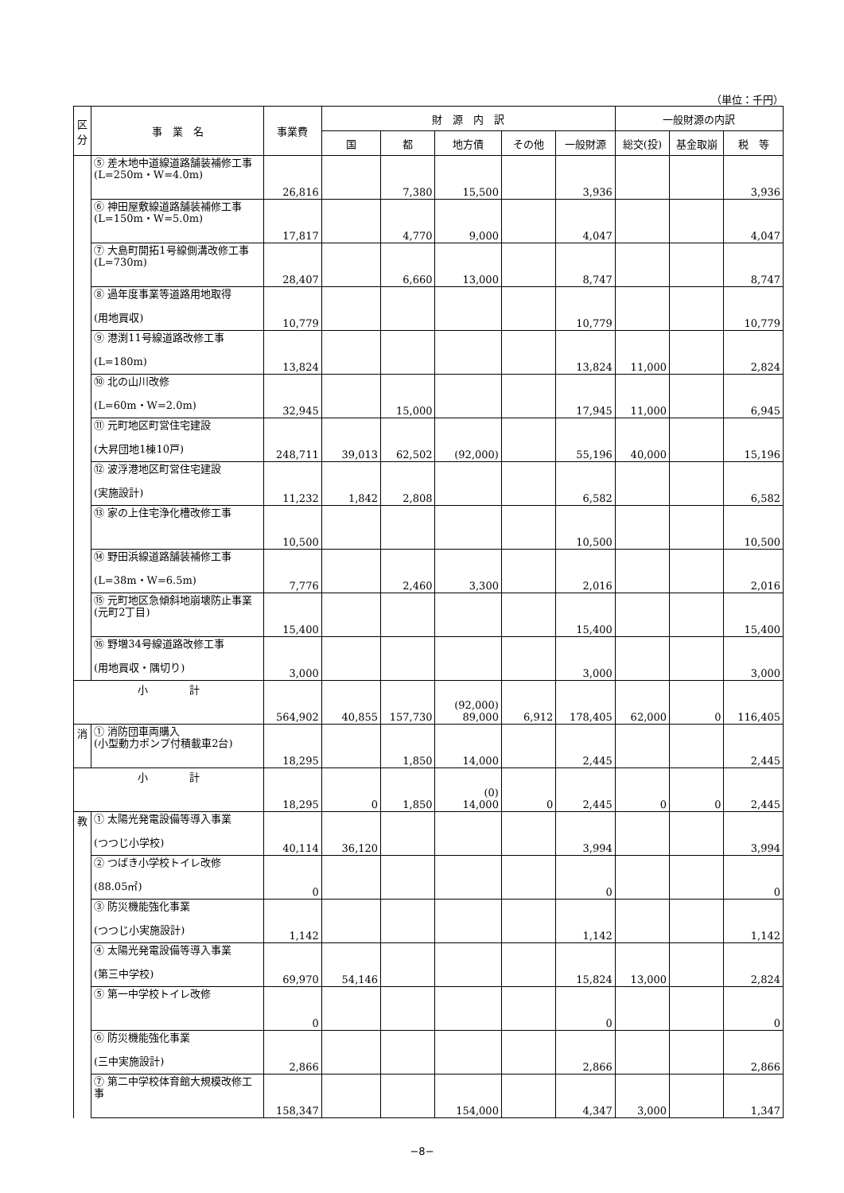（単位：千円）
| 区分 | 事 業 名 | 事業費 | 財 源 内 訳 | | | | | 一般財源の内訳 | | |
| --- | --- | --- | --- | --- | --- | --- | --- | --- | --- | --- |
| | | | 国 | 都 | 地方債 | その他 | 一般財源 | 総交(投) | 基金取崩 | 税 等 |
| | ⑤ 差木地中道線道路舗装補修工事 (L=250m・W=4.0m) | 26,816 | | 7,380 | 15,500 | | 3,936 | | | 3,936 |
| | ⑥ 神田屋敷線道路舗装補修工事 (L=150m・W=5.0m) | 17,817 | | 4,770 | 9,000 | | 4,047 | | | 4,047 |
| | ⑦ 大島町開拓1号線側溝改修工事 (L=730m) | 28,407 | | 6,660 | 13,000 | | 8,747 | | | 8,747 |
| | ⑧ 過年度事業等道路用地取得 (用地買収) | 10,779 | | | | | 10,779 | | | 10,779 |
| | ⑨ 港渕11号線道路改修工事 (L=180m) | 13,824 | | | | | 13,824 | 11,000 | | 2,824 |
| | ⑩ 北の山川改修 (L=60m・W=2.0m) | 32,945 | | 15,000 | | | 17,945 | 11,000 | | 6,945 |
| | ⑪ 元町地区町営住宅建設 (大昇団地1棟10戸) | 248,711 | 39,013 | 62,502 | (92,000) | | 55,196 | 40,000 | | 15,196 |
| | ⑫ 波浮港地区町営住宅建設 (実施設計) | 11,232 | 1,842 | 2,808 | | | 6,582 | | | 6,582 |
| | ⑬ 家の上住宅浄化槽改修工事 | 10,500 | | | | | 10,500 | | | 10,500 |
| | ⑭ 野田浜線道路舗装補修工事 (L=38m・W=6.5m) | 7,776 | | 2,460 | 3,300 | | 2,016 | | | 2,016 |
| | ⑮ 元町地区急傾斜地崩壊防止事業 (元町2丁目) | 15,400 | | | | | 15,400 | | | 15,400 |
| | ⑯ 野増34号線道路改修工事 (用地買収・隅切り) | 3,000 | | | | | 3,000 | | | 3,000 |
| 小 計 | | 564,902 | 40,855 | 157,730 | (92,000) 89,000 | 6,912 | 178,405 | 62,000 | 0 | 116,405 |
| 消 | ① 消防団車両購入 (小型動力ポンプ付積載車2台) | 18,295 | | 1,850 | 14,000 | | 2,445 | | | 2,445 |
| 小 計 | | 18,295 | 0 | 1,850 | (0) 14,000 | 0 | 2,445 | 0 | 0 | 2,445 |
| 教 | ① 太陽光発電設備等導入事業 (つつじ小学校) | 40,114 | 36,120 | | | | 3,994 | | | 3,994 |
| | ② つばき小学校トイレ改修 (88.05㎡) | 0 | | | | | 0 | | | 0 |
| | ③ 防災機能強化事業 (つつじ小実施設計) | 1,142 | | | | | 1,142 | | | 1,142 |
| | ④ 太陽光発電設備等導入事業 (第三中学校) | 69,970 | 54,146 | | | | 15,824 | 13,000 | | 2,824 |
| | ⑤ 第一中学校トイレ改修 | 0 | | | | | 0 | | | 0 |
| | ⑥ 防災機能強化事業 (三中実施設計) | 2,866 | | | | | 2,866 | | | 2,866 |
| | ⑦ 第二中学校体育館大規模改修工事 | 158,347 | | | 154,000 | | 4,347 | 3,000 | | 1,347 |
−8−